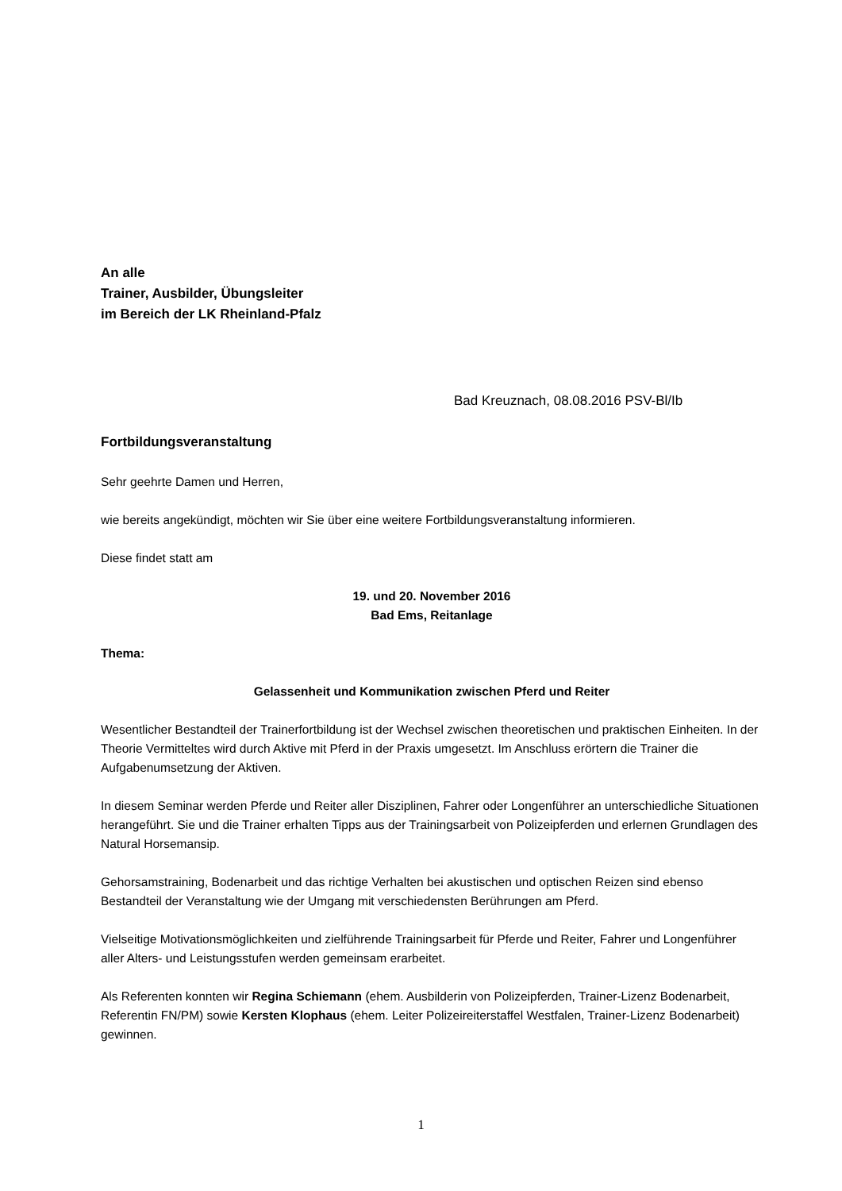An alle
Trainer, Ausbilder, Übungsleiter
im Bereich der LK Rheinland-Pfalz
Bad Kreuznach, 08.08.2016 PSV-Bl/Ib
Fortbildungsveranstaltung
Sehr geehrte Damen und Herren,
wie bereits angekündigt, möchten wir Sie über eine weitere Fortbildungsveranstaltung informieren.
Diese findet statt am
19. und 20. November 2016
Bad Ems, Reitanlage
Thema:
Gelassenheit und Kommunikation zwischen Pferd und Reiter
Wesentlicher Bestandteil der Trainerfortbildung ist der Wechsel zwischen theoretischen und praktischen Einheiten. In der Theorie Vermitteltes wird durch Aktive mit Pferd in der Praxis umgesetzt. Im Anschluss erörtern die Trainer die Aufgabenumsetzung der Aktiven.
In diesem Seminar werden Pferde und Reiter aller Disziplinen, Fahrer oder Longenführer an unterschiedliche Situationen herangeführt. Sie und die Trainer erhalten Tipps aus der Trainingsarbeit von Polizeipferden und erlernen Grundlagen des Natural Horsemansip.
Gehorsamstraining, Bodenarbeit und das richtige Verhalten bei akustischen und optischen Reizen sind ebenso Bestandteil der Veranstaltung wie der Umgang mit verschiedensten Berührungen am Pferd.
Vielseitige Motivationsmöglichkeiten und zielführende Trainingsarbeit für Pferde und Reiter, Fahrer und Longenführer aller Alters- und Leistungsstufen werden gemeinsam erarbeitet.
Als Referenten konnten wir Regina Schiemann (ehem. Ausbilderin von Polizeipferden, Trainer-Lizenz Bodenarbeit, Referentin FN/PM) sowie Kersten Klophaus (ehem. Leiter Polizeireiterstaffel Westfalen, Trainer-Lizenz Bodenarbeit) gewinnen.
1